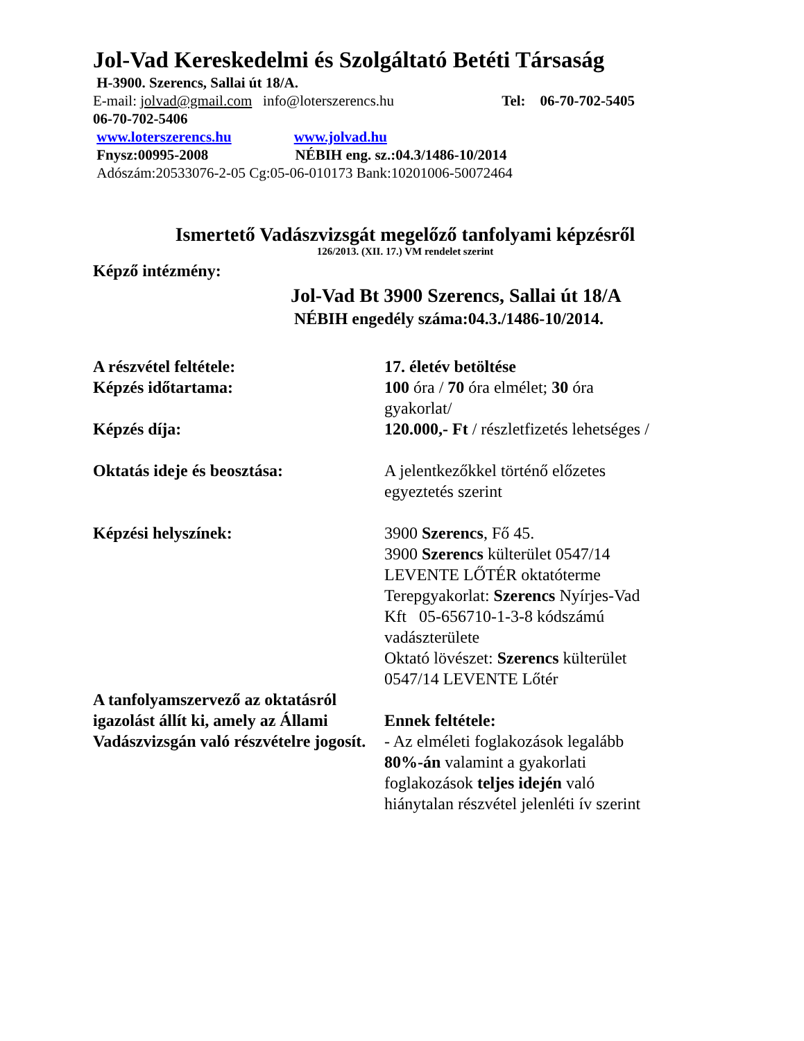Jol-Vad Kereskedelmi és Szolgáltató Betéti Társaság
H-3900. Szerencs, Sallai út 18/A.
E-mail: jolvad@gmail.com info@loterszerencs.hu Tel: 06-70-702-5405
06-70-702-5406
www.loterszerencs.hu www.jolvad.hu
Fnysz:00995-2008 NÉBIH eng. sz.:04.3/1486-10/2014
Adószám:20533076-2-05 Cg:05-06-010173 Bank:10201006-50072464
Ismertető Vadászvizsgát megelőző tanfolyami képzésről
126/2013. (XII. 17.) VM rendelet szerint
Képző intézmény:
Jol-Vad Bt 3900 Szerencs, Sallai út 18/A
NÉBIH engedély száma:04.3./1486-10/2014.
A részvétel feltétele: 17. életév betöltése
Képzés időtartama: 100 óra / 70 óra elmélet; 30 óra gyakorlat/
Képzés díja: 120.000,- Ft / részletfizetés lehetséges /
Oktatás ideje és beosztása: A jelentkezőkkel történő előzetes egyeztetés szerint
Képzési helyszínek: 3900 Szerencs, Fő 45.
3900 Szerencs külterület 0547/14 LEVENTE LŐTÉR oktatóterme
Terepgyakorlat: Szerencs Nyírjes-Vad Kft 05-656710-1-3-8 kódszámú vadászterülete
Oktató lövészet: Szerencs külterület 0547/14 LEVENTE Lőtér
A tanfolyamszervező az oktatásról igazolást állít ki, amely az Állami Vadászvizsgán való részvételre jogosít.
Ennek feltétele:
- Az elméleti foglakozások legalább 80%-án valamint a gyakorlati foglakozások teljes idején való hiánytalan részvétel jelenléti ív szerint